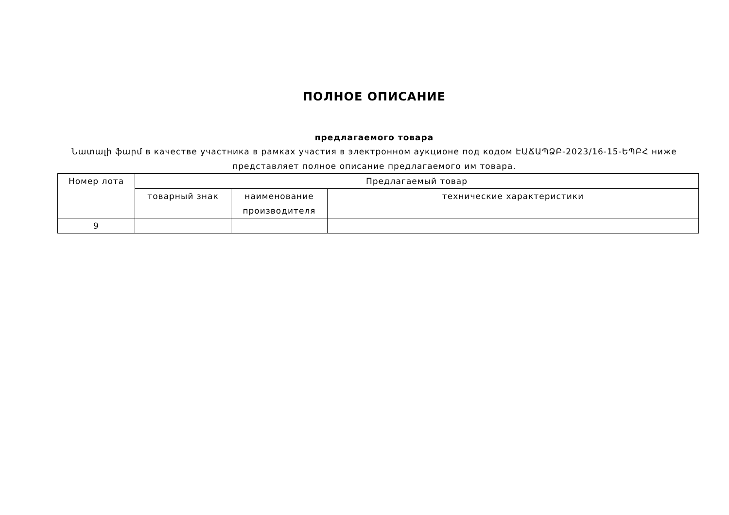ПОЛНОЕ ОПИСАНИЕ
предлагаемого товара
Նատալի ֆարմ в качестве участника в рамках участия в электронном аукционе под кодом ԷԱՃԱՊՁԲ-2023/16-15-ԵՊԲՀ ниже представляет полное описание предлагаемого им товара.
| Номер лота | Предлагаемый товар | | |
| --- | --- | --- | --- |
| | товарный знак | наименование производителя | технические характеристики |
| 9 | | | |